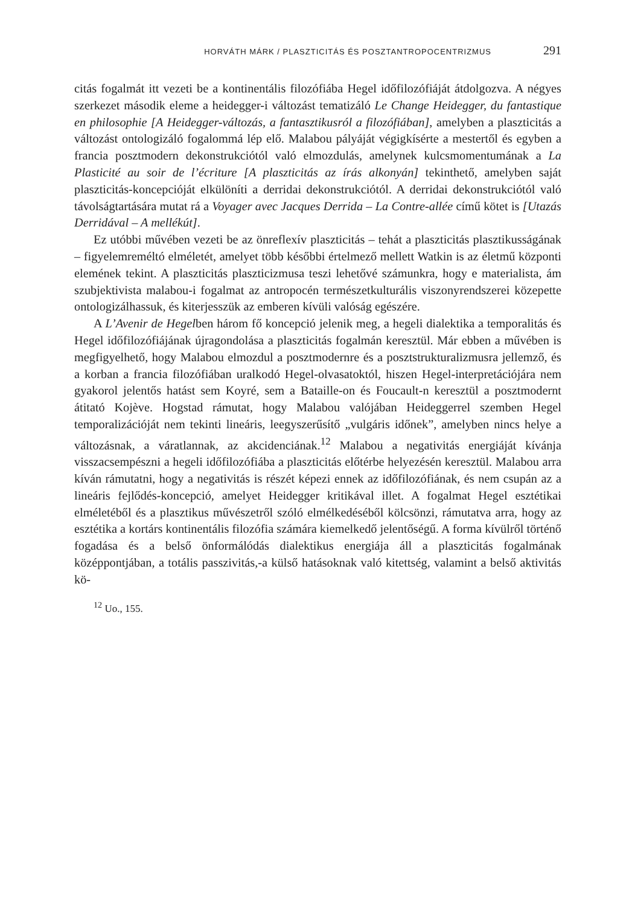HORVÁTH MÁRK / PLASZTICITÁS ÉS POSZTANTROPOCENTRIZMUS 291
citás fogalmát itt vezeti be a kontinentális filozófiába Hegel időfilozófiáját átdolgozva. A négyes szerkezet második eleme a heidegger-i változást tematizáló Le Change Heidegger, du fantastique en philosophie [A Heidegger-változás, a fantasztikusról a filozófiában], amelyben a plaszticitás a változást ontologizáló fogalommá lép elő. Malabou pályáját végigkísérte a mestertől és egyben a francia posztmodern dekonstrukciótól való elmozdulás, amelynek kulcsmomentumának a La Plasticité au soir de l’écriture [A plaszticitás az írás alkonyán] tekinthető, amelyben saját plaszticitás-koncepcióját elkülöníti a derridai dekonstrukciótól. A derridai dekonstrukciótól való távolságtartására mutat rá a Voyager avec Jacques Derrida – La Contre-allée című kötet is [Utazás Derridával – A mellékút].
Ez utóbbi művében vezeti be az önreflexív plaszticitás – tehát a plaszticitás plasztikusságának – figyelemreméltó elméletét, amelyet több későbbi értelmező mellett Watkin is az életmű központi elemének tekint. A plaszticitás plaszticizmusa teszi lehetővé számunkra, hogy e materialista, ám szubjektivista malabou-i fogalmat az antropocén természetkulturális viszonyrendszerei közepette ontologizálhassuk, és kiterjesszük az emberen kívüli valóság egészére.
A L’Avenir de Hegelben három fő koncepció jelenik meg, a hegeli dialektika a temporalitás és Hegel időfilozófiájának újragondolása a plaszticitás fogalmán keresztül. Már ebben a művében is megfigyelhető, hogy Malabou elmozdul a posztmodernre és a posztstrukturalizmusra jellemző, és a korban a francia filozófiában uralkodó Hegel-olvasatoktól, hiszen Hegel-interpretációjára nem gyakorol jelentős hatást sem Koyré, sem a Bataille-on és Foucault-n keresztül a posztmodernt átitató Kojève. Hogstad rámutat, hogy Malabou valójában Heideggerrel szemben Hegel temporalizációját nem tekinti lineáris, leegyszerűsítő „vulgáris időnek”, amelyben nincs helye a változásnak, a váratlannak, az akcidenciának.<sup>12</sup> Malabou a negativitás energiáját kívánja visszacsempészni a hegeli időfilozófiába a plaszticitás előtérbe helyezésén keresztül. Malabou arra kíván rámutatni, hogy a negativitás is részét képezi ennek az időfilozófiának, és nem csupán az a lineáris fejlődés-koncepció, amelyet Heidegger kritikával illet. A fogalmat Hegel esztétikai elméletéből és a plasztikus művészetről szóló elmélkedéséből kölcsönzi, rámutatva arra, hogy az esztétika a kortárs kontinentális filozófia számára kiemelkedő jelentőségű. A forma kívülről történő fogadása és a belső önformálódás dialektikus energiája áll a plaszticitás fogalmának középpontjában, a totális passzivitás,-a külső hatásoknak való kitettség, valamint a belső aktivitás kö-
<sup>12</sup> Uo., 155.